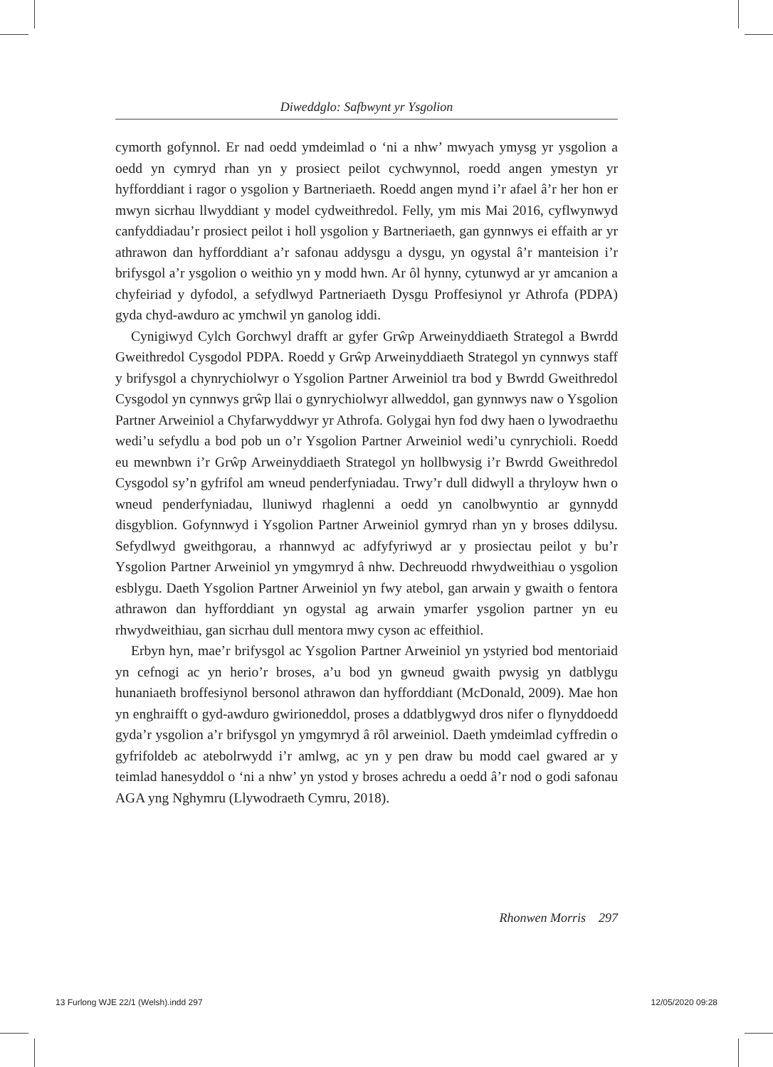Diweddglo: Safbwynt yr Ysgolion
cymorth gofynnol. Er nad oedd ymdeimlad o ‘ni a nhw’ mwyach ymysg yr ysgolion a oedd yn cymryd rhan yn y prosiect peilot cychwynnol, roedd angen ymestyn yr hyfforddiant i ragor o ysgolion y Bartneriaeth. Roedd angen mynd i’r afael â’r her hon er mwyn sicrhau llwyddiant y model cydweithredol. Felly, ym mis Mai 2016, cyflwynwyd canfyddiadau’r prosiect peilot i holl ysgolion y Bartneriaeth, gan gynnwys ei effaith ar yr athrawon dan hyfforddiant a’r safonau addysgu a dysgu, yn ogystal â’r manteision i’r brifysgol a’r ysgolion o weithio yn y modd hwn. Ar ôl hynny, cytunwyd ar yr amcanion a chyfeiriad y dyfodol, a sefydlwyd Partneriaeth Dysgu Proffesiynol yr Athrofa (PDPA) gyda chyd-awduro ac ymchwil yn ganolog iddi.
Cynigiwyd Cylch Gorchwyl drafft ar gyfer Grŵp Arweinyddiaeth Strategol a Bwrdd Gweithredol Cysgodol PDPA. Roedd y Grŵp Arweinyddiaeth Strategol yn cynnwys staff y brifysgol a chynrychiolwyr o Ysgolion Partner Arweiniol tra bod y Bwrdd Gweithredol Cysgodol yn cynnwys grŵp llai o gynrychiolwyr allweddol, gan gynnwys naw o Ysgolion Partner Arweiniol a Chyfarwyddwyr yr Athrofa. Golygai hyn fod dwy haen o lywodraethu wedi’u sefydlu a bod pob un o’r Ysgolion Partner Arweiniol wedi’u cynrychioli. Roedd eu mewnbwn i’r Grŵp Arweinyddiaeth Strategol yn hollbwysig i’r Bwrdd Gweithredol Cysgodol sy’n gyfrifol am wneud penderfyniadau. Trwy’r dull didwyll a thryloyw hwn o wneud penderfyniadau, lluniwyd rhaglenni a oedd yn canolbwyntio ar gynnydd disgyblion. Gofynnwyd i Ysgolion Partner Arweiniol gymryd rhan yn y broses ddilysu. Sefydlwyd gweithgorau, a rhannwyd ac adfyfyriwyd ar y prosiectau peilot y bu’r Ysgolion Partner Arweiniol yn ymgymryd â nhw. Dechreuodd rhwydweithiau o ysgolion esblygu. Daeth Ysgolion Partner Arweiniol yn fwy atebol, gan arwain y gwaith o fentora athrawon dan hyfforddiant yn ogystal ag arwain ymarfer ysgolion partner yn eu rhwydweithiau, gan sicrhau dull mentora mwy cyson ac effeithiol.
Erbyn hyn, mae’r brifysgol ac Ysgolion Partner Arweiniol yn ystyried bod mentoriaid yn cefnogi ac yn herio’r broses, a’u bod yn gwneud gwaith pwysig yn datblygu hunaniaeth broffesiynol bersonol athrawon dan hyfforddiant (McDonald, 2009). Mae hon yn enghraifft o gyd-awduro gwirioneddol, proses a ddatblygwyd dros nifer o flynyddoedd gyda’r ysgolion a’r brifysgol yn ymgymryd â rôl arweiniol. Daeth ymdeimlad cyffredin o gyfrifoldeb ac atebolrwydd i’r amlwg, ac yn y pen draw bu modd cael gwared ar y teimlad hanesyddol o ‘ni a nhw’ yn ystod y broses achredu a oedd â’r nod o godi safonau AGA yng Nghymru (Llywodraeth Cymru, 2018).
Rhonwen Morris 297
13 Furlong WJE 22/1 (Welsh).indd 297 12/05/2020 09:28